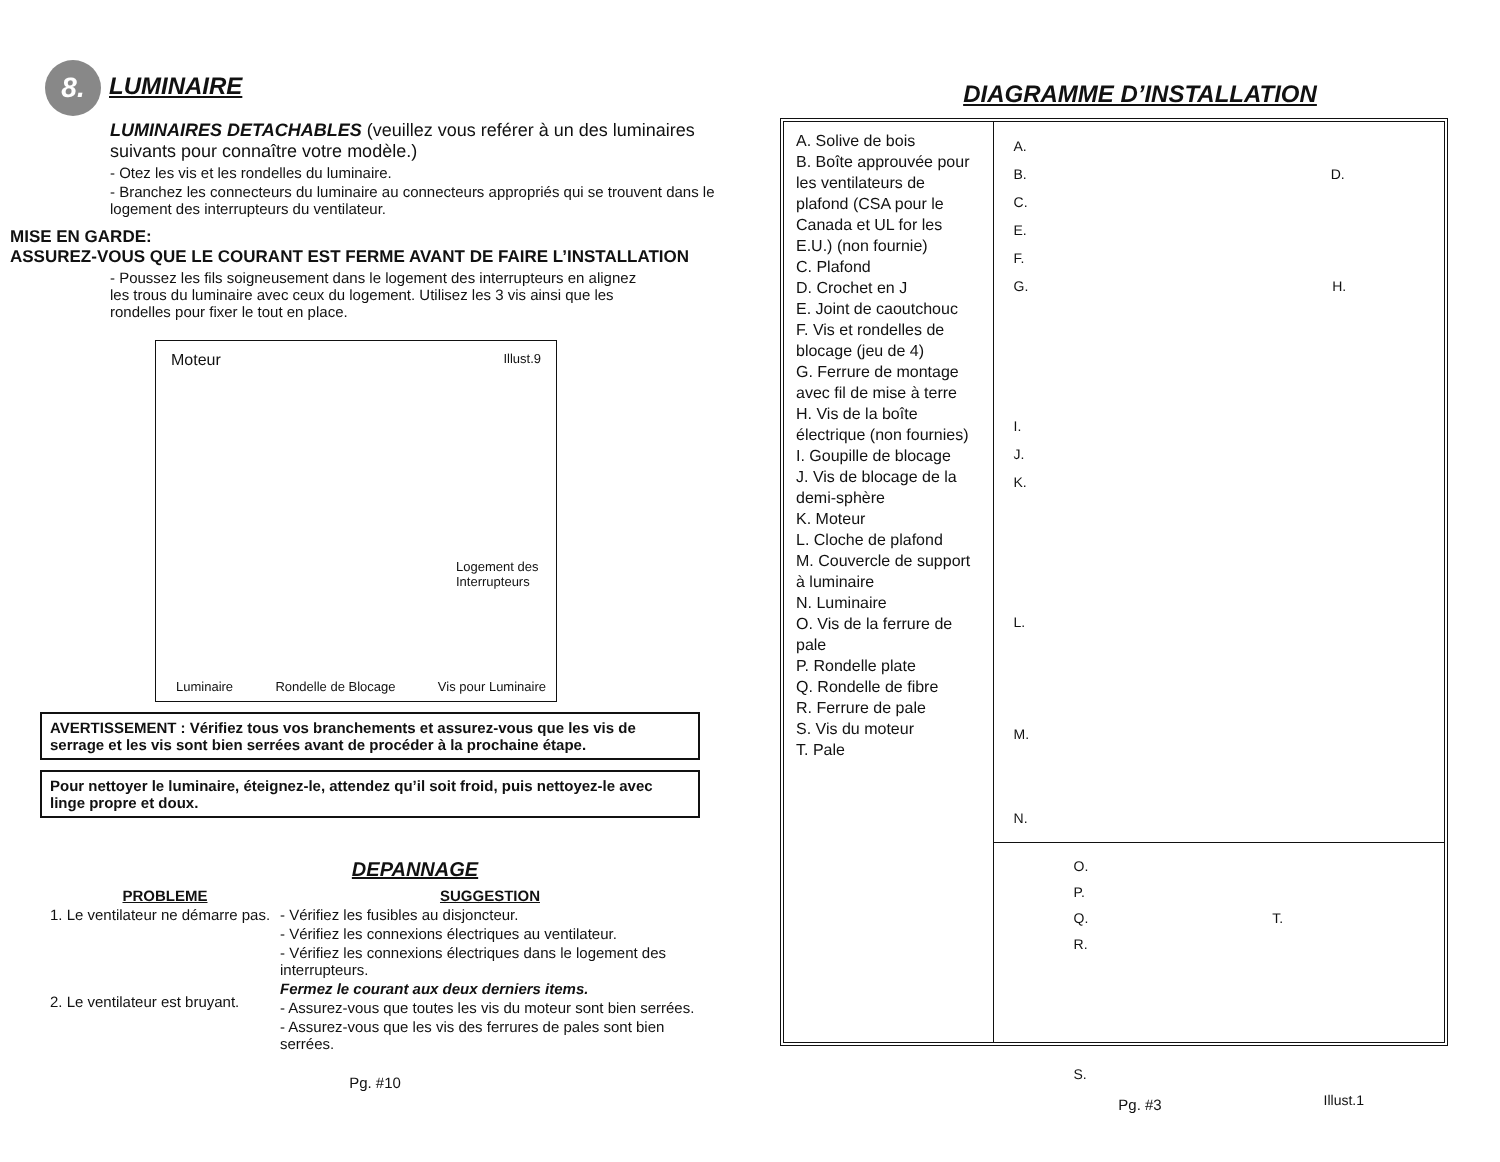8. LUMINAIRE
LUMINAIRES DETACHABLES (veuillez vous reférer à un des luminaires suivants pour connaître votre modèle.)
- Otez les vis et les rondelles du luminaire.
- Branchez les connecteurs du luminaire au connecteurs appropriés qui se trouvent dans le logement des interrupteurs du ventilateur.
MISE EN GARDE:
ASSUREZ-VOUS QUE LE COURANT EST FERME AVANT DE FAIRE L’INSTALLATION
- Poussez les fils soigneusement dans le logement des interrupteurs en alignez les trous du luminaire avec ceux du logement. Utilisez les 3 vis ainsi que les rondelles pour fixer le tout en place.
Moteur Illust.9
Logement des Interrupteurs
Luminaire Rondelle de Blocage Vis pour Luminaire
AVERTISSEMENT : Vérifiez tous vos branchements et assurez-vous que les vis de serrage et les vis sont bien serrées avant de procéder à la prochaine étape.
Pour nettoyer le luminaire, éteignez-le, attendez qu’il soit froid, puis nettoyez-le avec linge propre et doux.
DEPANNAGE
PROBLEME
1. Le ventilateur ne démarre pas.
2. Le ventilateur est bruyant.
SUGGESTION
- Vérifiez les fusibles au disjoncteur.
- Vérifiez les connexions électriques au ventilateur.
- Vérifiez les connexions électriques dans le logement des interrupteurs.
Fermez le courant aux deux derniers items.
- Assurez-vous que toutes les vis du moteur sont bien serrées.
- Assurez-vous que les vis des ferrures de pales sont bien serrées.
Pg. #10
DIAGRAMME D’INSTALLATION
A. Solive de bois
B. Boîte approuvée pour les ventilateurs de plafond (CSA pour le Canada et UL for les E.U.) (non fournie)
C. Plafond
D. Crochet en J
E. Joint de caoutchouc
F. Vis et rondelles de blocage (jeu de 4)
G. Ferrure de montage avec fil de mise à terre
H. Vis de la boîte électrique (non fournies)
I. Goupille de blocage
J. Vis de blocage de la demi-sphère
K. Moteur
L. Cloche de plafond
M. Couvercle de support à luminaire
N. Luminaire
O. Vis de la ferrure de pale
P. Rondelle plate
Q. Rondelle de fibre
R. Ferrure de pale
S. Vis du moteur
T. Pale
A.
B. D.
C.
E.
F.
G. H.
I.
J.
K.
L.
M.
N.
O.
P.
Q. T.
R.
S. Illust.1
Pg. #3